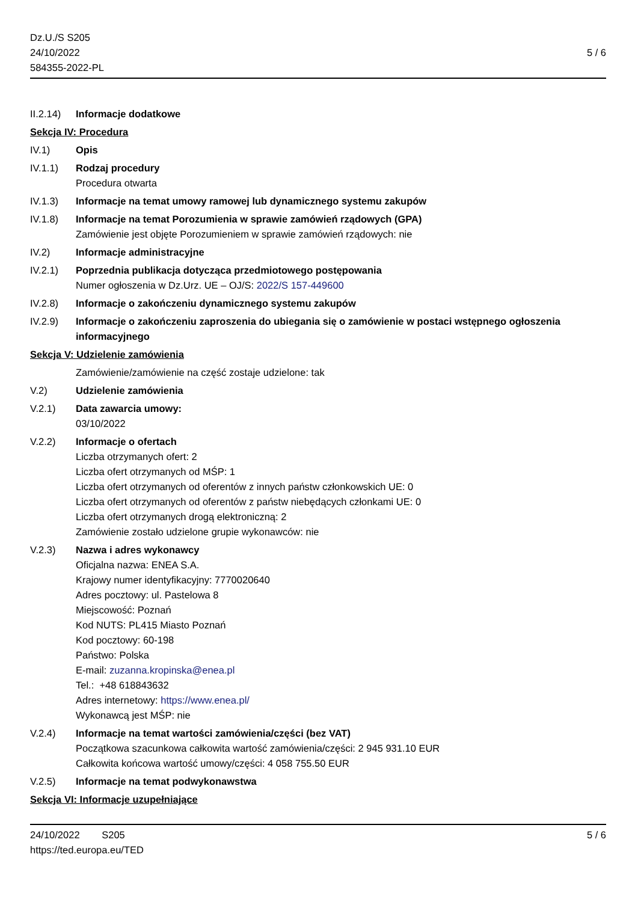Dz.U./S S205
24/10/2022
584355-2022-PL
5 / 6
II.2.14)
Informacje dodatkowe
Sekcja IV: Procedura
IV.1) Opis
IV.1.1) Rodzaj procedury
Procedura otwarta
IV.1.3) Informacje na temat umowy ramowej lub dynamicznego systemu zakupów
IV.1.8) Informacje na temat Porozumienia w sprawie zamówień rządowych (GPA)
Zamówienie jest objęte Porozumieniem w sprawie zamówień rządowych: nie
IV.2) Informacje administracyjne
IV.2.1) Poprzednia publikacja dotycząca przedmiotowego postępowania
Numer ogłoszenia w Dz.Urz. UE – OJ/S: 2022/S 157-449600
IV.2.8) Informacje o zakończeniu dynamicznego systemu zakupów
IV.2.9) Informacje o zakończeniu zaproszenia do ubiegania się o zamówienie w postaci wstępnego ogłoszenia informacyjnego
Sekcja V: Udzielenie zamówienia
Zamówienie/zamówienie na część zostaje udzielone: tak
V.2) Udzielenie zamówienia
V.2.1) Data zawarcia umowy:
03/10/2022
V.2.2) Informacje o ofertach
Liczba otrzymanych ofert: 2
Liczba ofert otrzymanych od MŚP: 1
Liczba ofert otrzymanych od oferentów z innych państw członkowskich UE: 0
Liczba ofert otrzymanych od oferentów z państw niebędących członkami UE: 0
Liczba ofert otrzymanych drogą elektroniczną: 2
Zamówienie zostało udzielone grupie wykonawców: nie
V.2.3) Nazwa i adres wykonawcy
Oficjalna nazwa: ENEA S.A.
Krajowy numer identyfikacyjny: 7770020640
Adres pocztowy: ul. Pastelowa 8
Miejscowość: Poznań
Kod NUTS: PL415 Miasto Poznań
Kod pocztowy: 60-198
Państwo: Polska
E-mail: zuzanna.kropinska@enea.pl
Tel.: +48 618843632
Adres internetowy: https://www.enea.pl/
Wykonawcą jest MŚP: nie
V.2.4) Informacje na temat wartości zamówienia/części (bez VAT)
Początkowa szacunkowa całkowita wartość zamówienia/części: 2 945 931.10 EUR
Całkowita końcowa wartość umowy/części: 4 058 755.50 EUR
V.2.5) Informacje na temat podwykonawstwa
Sekcja VI: Informacje uzupełniające
24/10/2022 S205
https://ted.europa.eu/TED
5 / 6